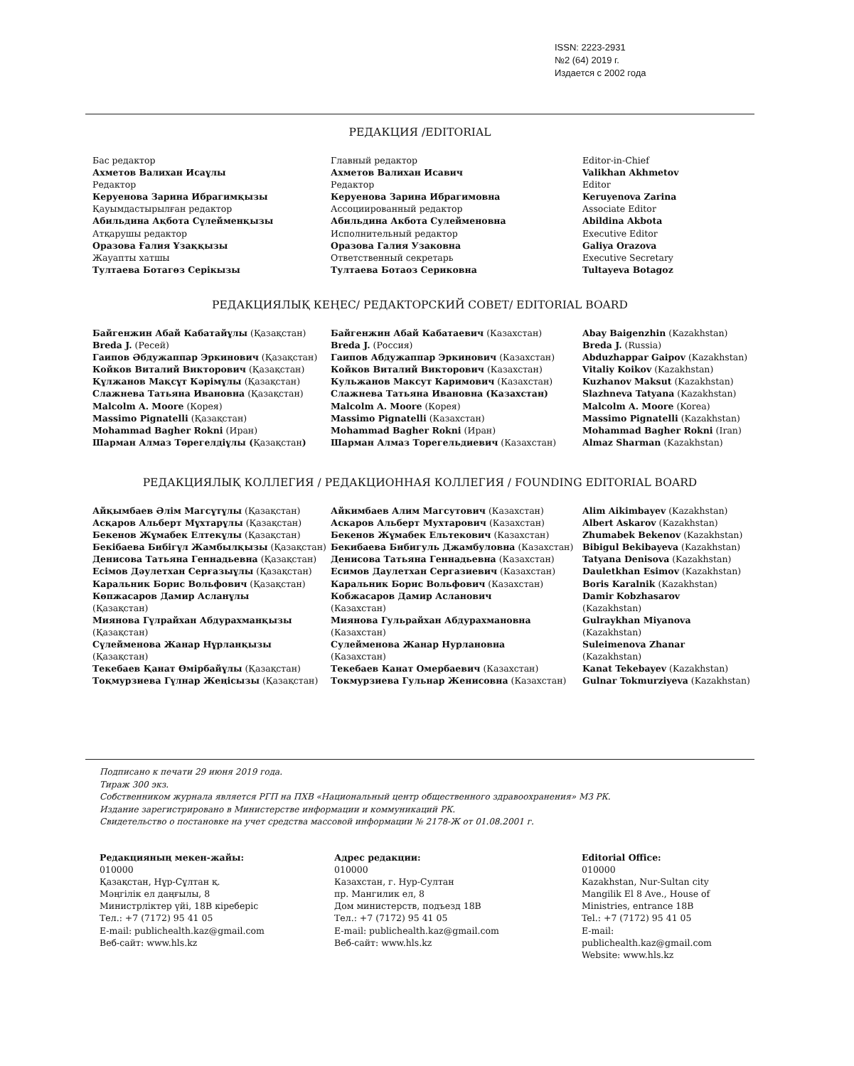ISSN: 2223-2931
№2 (64) 2019 г.
Издается с 2002 года
РЕДАКЦИЯ /EDITORIAL
Бас редактор
Ахметов Валихан Исаұлы
Редактор
Керуенова Зарина Ибрагимқызы
Қауымдастырылған редактор
Абильдина Ақбота Сүлейменқызы
Атқарушы редактор
Оразова Ғалия Ұзаққызы
Жауапты хатшы
Тултаева Ботагөз Серікызы
Главный редактор
Ахметов Валихан Исавич
Редактор
Керуенова Зарина Ибрагимовна
Ассоциированный редактор
Абильдина Акбота Сулейменовна
Исполнительный редактор
Оразова Галия Узаковна
Ответственный секретарь
Тултаева Ботаоз Сериковна
Editor-in-Chief
Valikhan Akhmetov
Editor
Keruyenova Zarina
Associate Editor
Abildina Akbota
Executive Editor
Galiya Orazova
Executive Secretary
Tultayeva Botagoz
РЕДАКЦИЯЛЫҚ КЕҢЕС/ РЕДАКТОРСКИЙ СОВЕТ/ EDITORIAL BOARD
Байгенжин Абай Кабатайұлы (Қазақстан)
Breda J. (Ресей)
Гаипов Әбдужаппар Эркинович (Қазақстан)
Койков Виталий Викторович (Қазақстан)
Құлжанов Мақсұт Кәрімұлы (Қазақстан)
Слажнева Татьяна Ивановна (Қазақстан)
Malcolm A. Moore (Корея)
Massimo Pignatelli (Қазақстан)
Mohammad Bagher Rokni (Иран)
Шарман Алмаз Төрегелдіұлы (Қазақстан)
Байгенжин Абай Кабатаевич (Казахстан)
Breda J. (Россия)
Гаипов Абдужаппар Эркинович (Казахстан)
Койков Виталий Викторович (Казахстан)
Кульжанов Максут Каримович (Казахстан)
Слажнева Татьяна Ивановна (Казахстан)
Malcolm A. Moore (Корея)
Massimo Pignatelli (Казахстан)
Mohammad Bagher Rokni (Иран)
Шарман Алмаз Торегельдиевич (Казахстан)
Abay Baigenzhin (Kazakhstan)
Breda J. (Russia)
Abduzhappar Gaipov (Kazakhstan)
Vitaliy Koikov (Kazakhstan)
Kuzhanov Maksut (Kazakhstan)
Slazhneva Tatyana (Kazakhstan)
Malcolm A. Moore (Korea)
Massimo Pignatelli (Kazakhstan)
Mohammad Bagher Rokni (Iran)
Almaz Sharman (Kazakhstan)
РЕДАКЦИЯЛЫҚ КОЛЛЕГИЯ / РЕДАКЦИОННАЯ КОЛЛЕГИЯ / FOUNDING EDITORIAL BOARD
Айқымбаев Әлім Магсұтұлы (Қазақстан)
Асқаров Альберт Мұхтарұлы (Қазақстан)
Бекенов Жұмабек Елтекұлы (Қазақстан)
Бекібаева Бибігүл Жамбылқызы (Қазақстан)
Денисова Татьяна Геннадьевна (Қазақстан)
Есімов Дәулетхан Серғазыұлы (Қазақстан)
Каральник Борис Вольфович (Қазақстан)
Көпжасаров Дамир Асланұлы
(Қазақстан)
Миянова Гүлрайхан Абдурахманқызы
(Қазақстан)
Сүлейменова Жанар Нұрланқызы
(Қазақстан)
Текебаев Қанат Өмірбайұлы (Қазақстан)
Тоқмурзиева Гүлнар Жеңісызы (Қазақстан)
Айкимбаев Алим Магсутович (Казахстан)
Аскаров Альберт Мухтарович (Казахстан)
Бекенов Жұмабек Ельтекович (Казахстан)
Бекибаева Бибигуль Джамбуловна (Казахстан)
Денисова Татьяна Геннадьевна (Казахстан)
Есимов Даулетхан Сергазиевич (Казахстан)
Каральник Борис Вольфович (Казахстан)
Кобжасаров Дамир Асланович
(Казахстан)
Миянова Гульрайхан Абдурахмановна
(Казахстан)
Сулейменова Жанар Нурлановна
(Казахстан)
Текебаев Канат Омербаевич (Казахстан)
Токмурзиева Гульнар Женисовна (Казахстан)
Alim Aikimbayev (Kazakhstan)
Albert Askarov (Kazakhstan)
Zhumabek Bekenov (Kazakhstan)
Bibigul Bekibayeva (Kazakhstan)
Tatyana Denisova (Kazakhstan)
Dauletkhan Esimov (Kazakhstan)
Boris Karalnik (Kazakhstan)
Damir Kobzhasarov
(Kazakhstan)
Gulraykhan Miyanova
(Kazakhstan)
Suleimenova Zhanar
(Kazakhstan)
Kanat Tekebayev (Kazakhstan)
Gulnar Tokmurziyeva (Kazakhstan)
Подписано к печати 29 июня 2019 года.
Тираж 300 экз.
Собственником журнала является РГП на ПХВ «Национальный центр общественного здравоохранения» МЗ РК.
Издание зарегистрировано в Министерстве информации и коммуникаций РК.
Свидетельство о постановке на учет средства массовой информации № 2178-Ж от 01.08.2001 г.
Редакцияның мекен-жайы:
010000
Қазақстан, Нұр-Сұлтан қ.
Мәңгілік ел даңғылы, 8
Министрліктер үйі, 18В кіреберіс
Тел.: +7 (7172) 95 41 05
E-mail: publichealth.kaz@gmail.com
Веб-сайт: www.hls.kz
Адрес редакции:
010000
Казахстан, г. Нур-Султан
пр. Мангилик ел, 8
Дом министерств, подъезд 18В
Тел.: +7 (7172) 95 41 05
E-mail: publichealth.kaz@gmail.com
Веб-сайт: www.hls.kz
Editorial Office:
010000
Kazakhstan, Nur-Sultan city
Mangilik El 8 Ave., House of
Ministries, entrance 18B
Tel.: +7 (7172) 95 41 05
E-mail: publichealth.kaz@gmail.com
Website: www.hls.kz